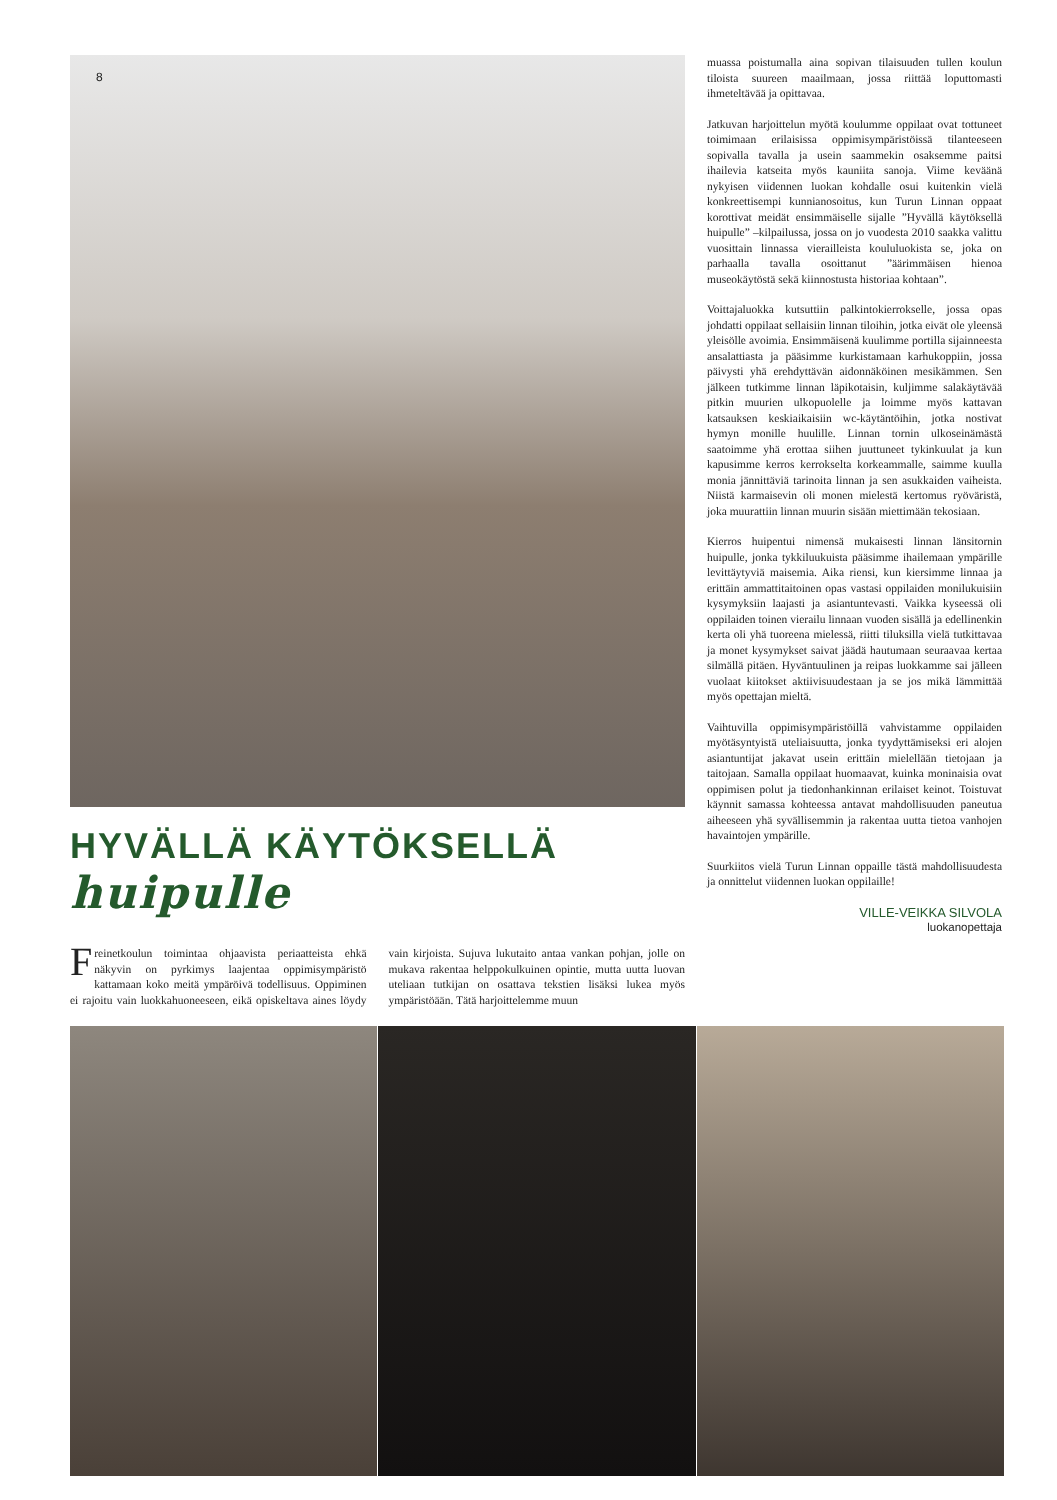8
HYVÄLLÄ KÄYTÖKSELLÄ huipulle
Freinetkoulun toimintaa ohjaavista periaatteista ehkä näkyvin on pyrkimys laajentaa oppimisympäristö kattamaan koko meitä ympäröivä todellisuus. Oppiminen ei rajoitu vain luokkahuoneeseen, eikä opiskeltava aines löydy vain kirjoista. Sujuva lukutaito antaa vankan pohjan, jolle on mukava rakentaa helppokulkuinen opintie, mutta uutta luovan uteliaan tutkijan on osattava tekstien lisäksi lukea myös ympäristöään. Tätä harjoittelemme muun
muassa poistumalla aina sopivan tilaisuuden tullen koulun tiloista suureen maailmaan, jossa riittää loputtomasti ihmeteltävää ja opittavaa.
Jatkuvan harjoittelun myötä koulumme oppilaat ovat tottuneet toimimaan erilaisissa oppimisympäristöissä tilanteeseen sopivalla tavalla ja usein saammekin osaksemme paitsi ihailevia katseita myös kauniita sanoja. Viime keväänä nykyisen viidennen luokan kohdalle osui kuitenkin vielä konkreettisempi kunnianosoitus, kun Turun Linnan oppaat korottivat meidät ensimmäiselle sijalle ”Hyvällä käytöksellä huipulle” –kilpailussa, jossa on jo vuodesta 2010 saakka valittu vuosittain linnassa vierailleista koululuokista se, joka on parhaalla tavalla osoittanut ”äärimmäisen hienoa museokäytöstä sekä kiinnostusta historiaa kohtaan”.
Voittajaluokka kutsuttiin palkintokierrokselle, jossa opas johdatti oppilaat sellaisiin linnan tiloihin, jotka eivät ole yleensä yleisölle avoimia. Ensimmäisenä kuulimme portilla sijainneesta ansalattiasta ja pääsimme kurkistamaan karhukoppiin, jossa päivysti yhä erehdyttävän aidonnäköinen mesikämmen. Sen jälkeen tutkimme linnan läpikotaisin, kuljimme salakäytävää pitkin muurien ulkopuolelle ja loimme myös kattavan katsauksen keskiaikaisiin wc-käytäntöihin, jotka nostivat hymyn monille huulille. Linnan tornin ulkoseinämästä saatoimme yhä erottaa siihen juuttuneet tykinkuulat ja kun kapusimme kerros kerrokselta korkeammalle, saimme kuulla monia jännittäviä tarinoita linnan ja sen asukkaiden vaiheista. Niistä karmaisevin oli monen mielestä kertomus ryöväristä, joka muurattiin linnan muurin sisään miettimään tekosiaan.
Kierros huipentui nimensä mukaisesti linnan länsitornin huipulle, jonka tykkiluukuista pääsimme ihailemaan ympärille levittäytyviä maisemia. Aika riensi, kun kiersimme linnaa ja erittäin ammattitaitoinen opas vastasi oppilaiden monilukuisiin kysymyksiin laajasti ja asiantuntevasti. Vaikka kyseessä oli oppilaiden toinen vierailu linnaan vuoden sisällä ja edellinenkin kerta oli yhä tuoreena mielessä, riitti tiluksilla vielä tutkittavaa ja monet kysymykset saivat jäädä hautumaan seuraavaa kertaa silmällä pitäen. Hyväntuulinen ja reipas luokkamme sai jälleen vuolaat kiitokset aktiivisuudestaan ja se jos mikä lämmittää myös opettajan mieltä.
Vaihtuvilla oppimisympäristöillä vahvistamme oppilaiden myötäsyntyistä uteliaisuutta, jonka tyydyttämiseksi eri alojen asiantuntijat jakavat usein erittäin mielellään tietojaan ja taitojaan. Samalla oppilaat huomaavat, kuinka moninaisia ovat oppimisen polut ja tiedonhankinnan erilaiset keinot. Toistuvat käynnit samassa kohteessa antavat mahdollisuuden paneutua aiheeseen yhä syvällisemmin ja rakentaa uutta tietoa vanhojen havaintojen ympärille.
Suurkiitos vielä Turun Linnan oppaille tästä mahdollisuudesta ja onnittelut viidennen luokan oppilaille!
VILLE-VEIKKA SILVOLA
luokanopettaja